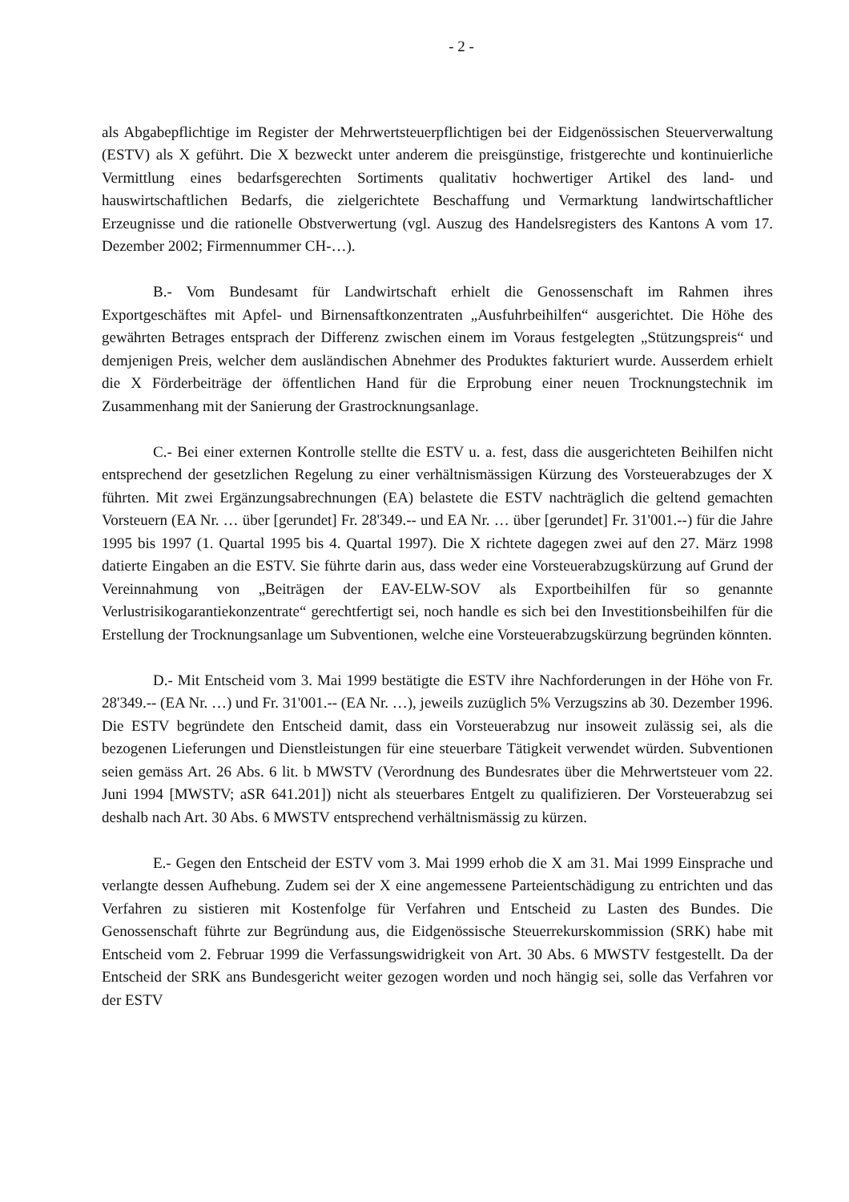- 2 -
als Abgabepflichtige im Register der Mehrwertsteuerpflichtigen bei der Eidgenössischen Steuerverwaltung (ESTV) als X geführt. Die X bezweckt unter anderem die preisgünstige, fristgerechte und kontinuierliche Vermittlung eines bedarfsgerechten Sortiments qualitativ hochwertiger Artikel des land- und hauswirtschaftlichen Bedarfs, die zielgerichtete Beschaffung und Vermarktung landwirtschaftlicher Erzeugnisse und die rationelle Obstverwertung (vgl. Auszug des Handelsregisters des Kantons A vom 17. Dezember 2002; Firmennummer CH-…).
B.- Vom Bundesamt für Landwirtschaft erhielt die Genossenschaft im Rahmen ihres Exportgeschäftes mit Apfel- und Birnensaftkonzentraten „Ausfuhrbeihilfen“ ausgerichtet. Die Höhe des gewährten Betrages entsprach der Differenz zwischen einem im Voraus festgelegten „Stützungspreis“ und demjenigen Preis, welcher dem ausländischen Abnehmer des Produktes fakturiert wurde. Ausserdem erhielt die X Förderbeiträge der öffentlichen Hand für die Erprobung einer neuen Trocknungstechnik im Zusammenhang mit der Sanierung der Grastrocknungsanlage.
C.- Bei einer externen Kontrolle stellte die ESTV u. a. fest, dass die ausgerichteten Beihilfen nicht entsprechend der gesetzlichen Regelung zu einer verhältnismässigen Kürzung des Vorsteuerabzuges der X führten. Mit zwei Ergänzungsabrechnungen (EA) belastete die ESTV nachträglich die geltend gemachten Vorsteuern (EA Nr. … über [gerundet] Fr. 28'349.-- und EA Nr. … über [gerundet] Fr. 31'001.--) für die Jahre 1995 bis 1997 (1. Quartal 1995 bis 4. Quartal 1997). Die X richtete dagegen zwei auf den 27. März 1998 datierte Eingaben an die ESTV. Sie führte darin aus, dass weder eine Vorsteuerabzugskürzung auf Grund der Vereinnahmung von „Beiträgen der EAV-ELW-SOV als Exportbeihilfen für so genannte Verlustrisikogarantiekonzentrate“ gerechtfertigt sei, noch handle es sich bei den Investitionsbeihilfen für die Erstellung der Trocknungsanlage um Subventionen, welche eine Vorsteuerabzugskürzung begründen könnten.
D.- Mit Entscheid vom 3. Mai 1999 bestätigte die ESTV ihre Nachforderungen in der Höhe von Fr. 28'349.-- (EA Nr. …) und Fr. 31'001.-- (EA Nr. …), jeweils zuzüglich 5% Verzugszins ab 30. Dezember 1996. Die ESTV begründete den Entscheid damit, dass ein Vorsteuerabzug nur insoweit zulässig sei, als die bezogenen Lieferungen und Dienstleistungen für eine steuerbare Tätigkeit verwendet würden. Subventionen seien gemäss Art. 26 Abs. 6 lit. b MWSTV (Verordnung des Bundesrates über die Mehrwertsteuer vom 22. Juni 1994 [MWSTV; aSR 641.201]) nicht als steuerbares Entgelt zu qualifizieren. Der Vorsteuerabzug sei deshalb nach Art. 30 Abs. 6 MWSTV entsprechend verhältnismässig zu kürzen.
E.- Gegen den Entscheid der ESTV vom 3. Mai 1999 erhob die X am 31. Mai 1999 Einsprache und verlangte dessen Aufhebung. Zudem sei der X eine angemessene Parteientschädigung zu entrichten und das Verfahren zu sistieren mit Kostenfolge für Verfahren und Entscheid zu Lasten des Bundes. Die Genossenschaft führte zur Begründung aus, die Eidgenössische Steuerrekurskommission (SRK) habe mit Entscheid vom 2. Februar 1999 die Verfassungswidrigkeit von Art. 30 Abs. 6 MWSTV festgestellt. Da der Entscheid der SRK ans Bundesgericht weiter gezogen worden und noch hängig sei, solle das Verfahren vor der ESTV